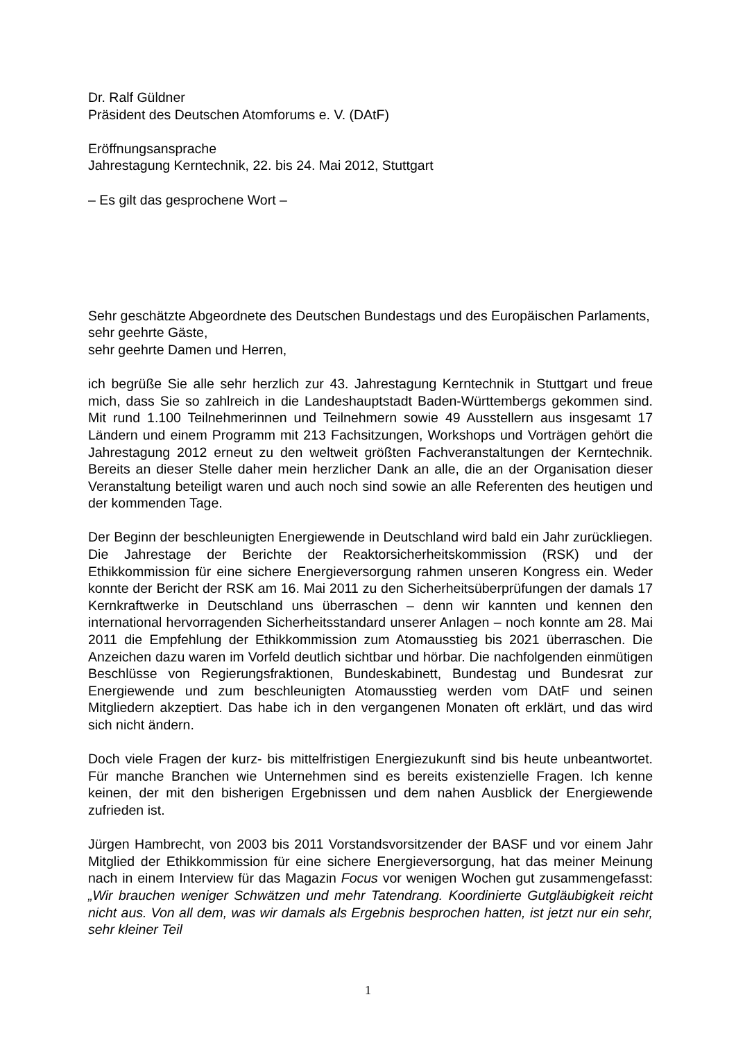Dr. Ralf Güldner
Präsident des Deutschen Atomforums e. V. (DAtF)
Eröffnungsansprache
Jahrestagung Kerntechnik, 22. bis 24. Mai 2012, Stuttgart
– Es gilt das gesprochene Wort –
Sehr geschätzte Abgeordnete des Deutschen Bundestags und des Europäischen Parlaments,
sehr geehrte Gäste,
sehr geehrte Damen und Herren,
ich begrüße Sie alle sehr herzlich zur 43. Jahrestagung Kerntechnik in Stuttgart und freue mich, dass Sie so zahlreich in die Landeshauptstadt Baden-Württembergs gekommen sind. Mit rund 1.100 Teilnehmerinnen und Teilnehmern sowie 49 Ausstellern aus insgesamt 17 Ländern und einem Programm mit 213 Fachsitzungen, Workshops und Vorträgen gehört die Jahrestagung 2012 erneut zu den weltweit größten Fachveranstaltungen der Kerntechnik. Bereits an dieser Stelle daher mein herzlicher Dank an alle, die an der Organisation dieser Veranstaltung beteiligt waren und auch noch sind sowie an alle Referenten des heutigen und der kommenden Tage.
Der Beginn der beschleunigten Energiewende in Deutschland wird bald ein Jahr zurückliegen. Die Jahrestage der Berichte der Reaktorsicherheitskommission (RSK) und der Ethikkommission für eine sichere Energieversorgung rahmen unseren Kongress ein. Weder konnte der Bericht der RSK am 16. Mai 2011 zu den Sicherheitsüberprüfungen der damals 17 Kernkraftwerke in Deutschland uns überraschen – denn wir kannten und kennen den international hervorragenden Sicherheitsstandard unserer Anlagen – noch konnte am 28. Mai 2011 die Empfehlung der Ethikkommission zum Atomausstieg bis 2021 überraschen. Die Anzeichen dazu waren im Vorfeld deutlich sichtbar und hörbar. Die nachfolgenden einmütigen Beschlüsse von Regierungsfraktionen, Bundeskabinett, Bundestag und Bundesrat zur Energiewende und zum beschleunigten Atomausstieg werden vom DAtF und seinen Mitgliedern akzeptiert. Das habe ich in den vergangenen Monaten oft erklärt, und das wird sich nicht ändern.
Doch viele Fragen der kurz- bis mittelfristigen Energiezukunft sind bis heute unbeantwortet. Für manche Branchen wie Unternehmen sind es bereits existenzielle Fragen. Ich kenne keinen, der mit den bisherigen Ergebnissen und dem nahen Ausblick der Energiewende zufrieden ist.
Jürgen Hambrecht, von 2003 bis 2011 Vorstandsvorsitzender der BASF und vor einem Jahr Mitglied der Ethikkommission für eine sichere Energieversorgung, hat das meiner Meinung nach in einem Interview für das Magazin Focus vor wenigen Wochen gut zusammengefasst: „Wir brauchen weniger Schwätzen und mehr Tatendrang. Koordinierte Gutgläubigkeit reicht nicht aus. Von all dem, was wir damals als Ergebnis besprochen hatten, ist jetzt nur ein sehr, sehr kleiner Teil
1